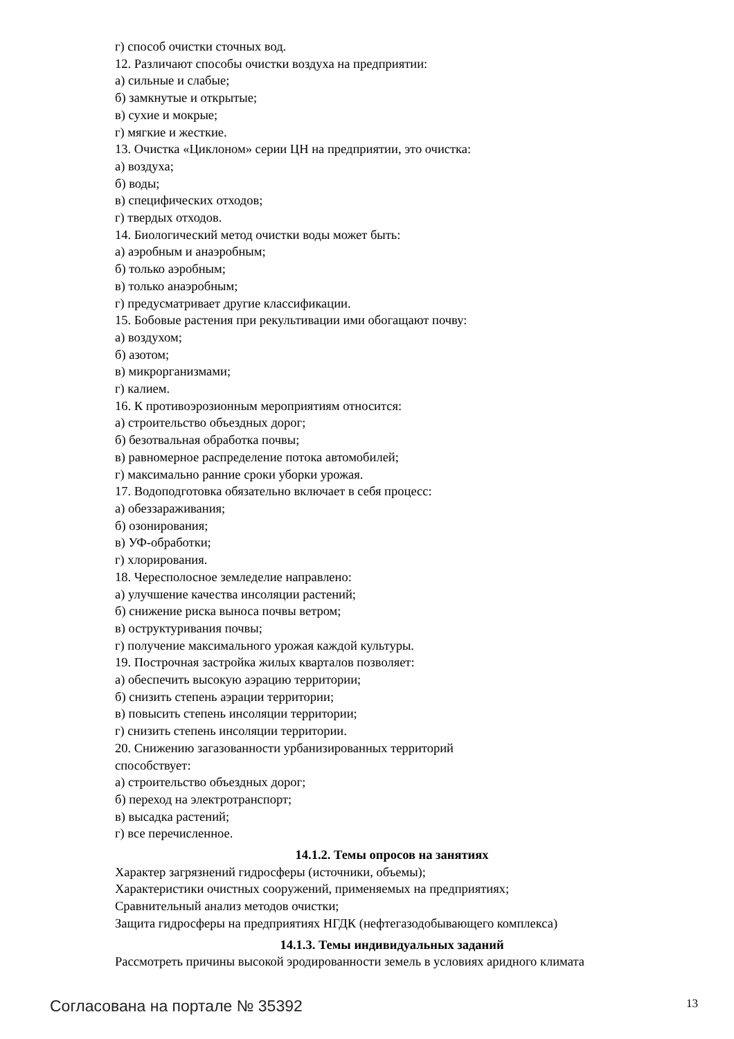г) способ очистки сточных вод.
12. Различают способы очистки воздуха на предприятии:
а) сильные и слабые;
б) замкнутые и открытые;
в) сухие и мокрые;
г) мягкие и жесткие.
13. Очистка «Циклоном» серии ЦН на предприятии, это очистка:
а) воздуха;
б) воды;
в) специфических отходов;
г) твердых отходов.
14. Биологический метод очистки воды может быть:
а) аэробным и анаэробным;
б) только аэробным;
в) только анаэробным;
г) предусматривает другие классификации.
15. Бобовые растения при рекультивации ими обогащают почву:
а) воздухом;
б) азотом;
в) микрорганизмами;
г) калием.
16. К противоэрозионным мероприятиям относится:
а) строительство объездных дорог;
б) безотвальная обработка почвы;
в) равномерное распределение потока автомобилей;
г) максимально ранние сроки уборки урожая.
17. Водоподготовка обязательно включает в себя процесс:
а) обеззараживания;
б) озонирования;
в) УФ-обработки;
г) хлорирования.
18. Чересполосное земледелие направлено:
а) улучшение качества инсоляции растений;
б) снижение риска выноса почвы ветром;
в) оструктуривания почвы;
г) получение максимального урожая каждой культуры.
19. Построчная застройка жилых кварталов позволяет:
а) обеспечить высокую аэрацию территории;
б) снизить степень аэрации территории;
в) повысить степень инсоляции территории;
г) снизить степень инсоляции территории.
20. Снижению загазованности урбанизированных территорий
способствует:
а) строительство объездных дорог;
б) переход на электротранспорт;
в) высадка растений;
г) все перечисленное.
14.1.2. Темы опросов на занятиях
Характер загрязнений гидросферы (источники, объемы);
Характеристики очистных сооружений, применяемых на предприятиях;
Сравнительный анализ методов очистки;
Защита гидросферы на предприятиях НГДК (нефтегазодобывающего комплекса)
14.1.3. Темы индивидуальных заданий
Рассмотреть причины высокой эродированности земель в условиях аридного климата
Согласована на портале № 35392 13